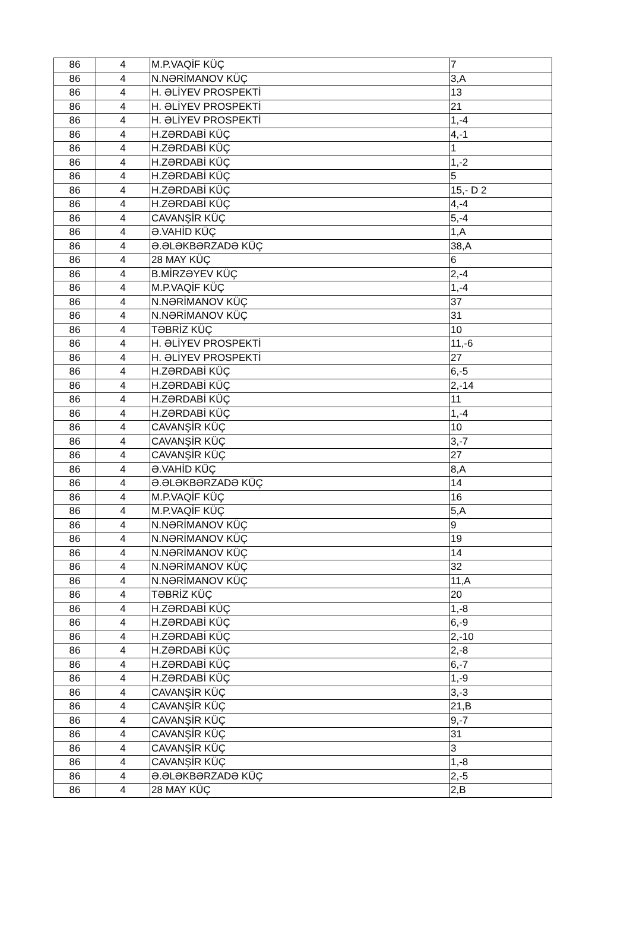| 86 | 4 | M.P.VAQİF KÜÇ | 7 |
| 86 | 4 | N.NƏRİMANOV KÜÇ | 3,A |
| 86 | 4 | H. ƏLİYEV PROSPEKTİ | 13 |
| 86 | 4 | H. ƏLİYEV PROSPEKTİ | 21 |
| 86 | 4 | H. ƏLİYEV PROSPEKTİ | 1,-4 |
| 86 | 4 | H.ZƏRDABİ KÜÇ | 4,-1 |
| 86 | 4 | H.ZƏRDABİ KÜÇ | 1 |
| 86 | 4 | H.ZƏRDABİ KÜÇ | 1,-2 |
| 86 | 4 | H.ZƏRDABİ KÜÇ | 5 |
| 86 | 4 | H.ZƏRDABİ KÜÇ | 15,- D 2 |
| 86 | 4 | H.ZƏRDABİ KÜÇ | 4,-4 |
| 86 | 4 | CAVANŞİR KÜÇ | 5,-4 |
| 86 | 4 | Ə.VAHİD KÜÇ | 1,A |
| 86 | 4 | Ə.ƏLƏKBƏRZADƏ KÜÇ | 38,A |
| 86 | 4 | 28 MAY KÜÇ | 6 |
| 86 | 4 | B.MİRZƏYEV KÜÇ | 2,-4 |
| 86 | 4 | M.P.VAQİF KÜÇ | 1,-4 |
| 86 | 4 | N.NƏRİMANOV KÜÇ | 37 |
| 86 | 4 | N.NƏRİMANOV KÜÇ | 31 |
| 86 | 4 | TƏBRİZ KÜÇ | 10 |
| 86 | 4 | H. ƏLİYEV PROSPEKTİ | 11,-6 |
| 86 | 4 | H. ƏLİYEV PROSPEKTİ | 27 |
| 86 | 4 | H.ZƏRDABİ KÜÇ | 6,-5 |
| 86 | 4 | H.ZƏRDABİ KÜÇ | 2,-14 |
| 86 | 4 | H.ZƏRDABİ KÜÇ | 11 |
| 86 | 4 | H.ZƏRDABİ KÜÇ | 1,-4 |
| 86 | 4 | CAVANŞİR KÜÇ | 10 |
| 86 | 4 | CAVANŞİR KÜÇ | 3,-7 |
| 86 | 4 | CAVANŞİR KÜÇ | 27 |
| 86 | 4 | Ə.VAHİD KÜÇ | 8,A |
| 86 | 4 | Ə.ƏLƏKBƏRZADƏ KÜÇ | 14 |
| 86 | 4 | M.P.VAQİF KÜÇ | 16 |
| 86 | 4 | M.P.VAQİF KÜÇ | 5,A |
| 86 | 4 | N.NƏRİMANOV KÜÇ | 9 |
| 86 | 4 | N.NƏRİMANOV KÜÇ | 19 |
| 86 | 4 | N.NƏRİMANOV KÜÇ | 14 |
| 86 | 4 | N.NƏRİMANOV KÜÇ | 32 |
| 86 | 4 | N.NƏRİMANOV KÜÇ | 11,A |
| 86 | 4 | TƏBRİZ KÜÇ | 20 |
| 86 | 4 | H.ZƏRDABİ KÜÇ | 1,-8 |
| 86 | 4 | H.ZƏRDABİ KÜÇ | 6,-9 |
| 86 | 4 | H.ZƏRDABİ KÜÇ | 2,-10 |
| 86 | 4 | H.ZƏRDABİ KÜÇ | 2,-8 |
| 86 | 4 | H.ZƏRDABİ KÜÇ | 6,-7 |
| 86 | 4 | H.ZƏRDABİ KÜÇ | 1,-9 |
| 86 | 4 | CAVANŞİR KÜÇ | 3,-3 |
| 86 | 4 | CAVANŞİR KÜÇ | 21,B |
| 86 | 4 | CAVANŞİR KÜÇ | 9,-7 |
| 86 | 4 | CAVANŞİR KÜÇ | 31 |
| 86 | 4 | CAVANŞİR KÜÇ | 3 |
| 86 | 4 | CAVANŞİR KÜÇ | 1,-8 |
| 86 | 4 | Ə.ƏLƏKBƏRZADƏ KÜÇ | 2,-5 |
| 86 | 4 | 28 MAY KÜÇ | 2,B |